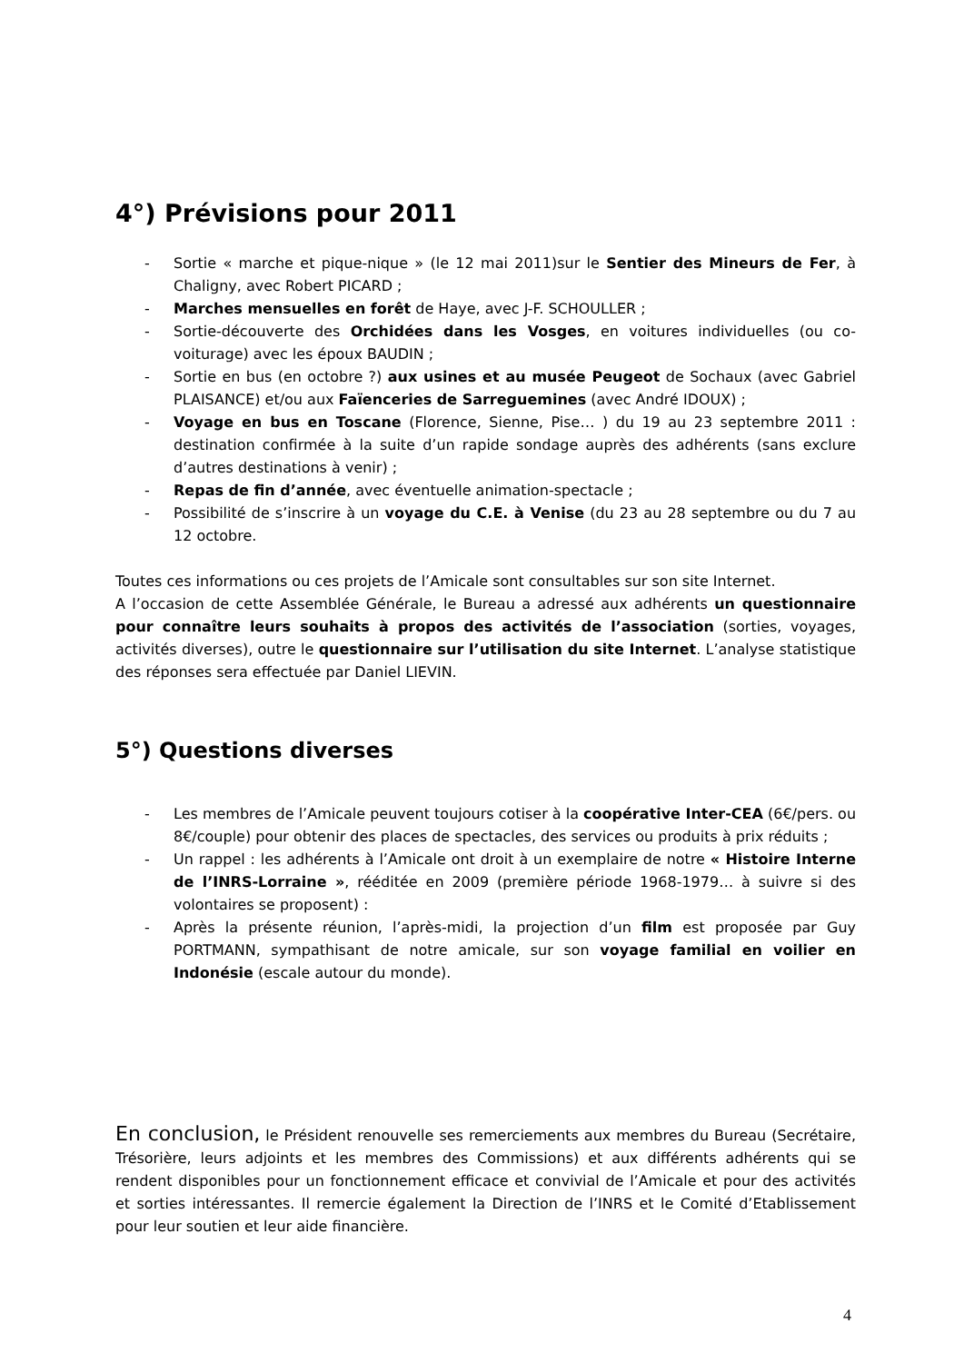4°) Prévisions pour 2011
- Sortie « marche et pique-nique » (le 12 mai 2011)sur le Sentier des Mineurs de Fer, à Chaligny, avec Robert PICARD ;
- Marches mensuelles en forêt de Haye, avec J-F. SCHOULLER ;
- Sortie-découverte des Orchidées dans les Vosges, en voitures individuelles (ou co-voiturage) avec les époux BAUDIN ;
- Sortie en bus (en octobre ?) aux usines et au musée Peugeot de Sochaux (avec Gabriel PLAISANCE) et/ou aux Faïenceries de Sarreguemines (avec André IDOUX) ;
- Voyage en bus en Toscane (Florence, Sienne, Pise… ) du 19 au 23 septembre 2011 : destination confirmée à la suite d’un rapide sondage auprès des adhérents (sans exclure d’autres destinations à venir) ;
- Repas de fin d’année, avec éventuelle animation-spectacle ;
- Possibilité de s’inscrire à un voyage du C.E. à Venise (du 23 au 28 septembre ou du 7 au 12 octobre.
Toutes ces informations ou ces projets de l’Amicale sont consultables sur son site Internet.
A l’occasion de cette Assemblée Générale, le Bureau a adressé aux adhérents un questionnaire pour connaître leurs souhaits à propos des activités de l’association (sorties, voyages, activités diverses), outre le questionnaire sur l’utilisation du site Internet. L’analyse statistique des réponses sera effectuée par Daniel LIEVIN.
5°) Questions diverses
- Les membres de l’Amicale peuvent toujours cotiser à la coopérative Inter-CEA (6€/pers. ou 8€/couple) pour obtenir des places de spectacles, des services ou produits à prix réduits ;
- Un rappel : les adhérents à l’Amicale ont droit à un exemplaire de notre « Histoire Interne de l’INRS-Lorraine », rééditée en 2009 (première période 1968-1979… à suivre si des volontaires se proposent) :
- Après la présente réunion, l’après-midi, la projection d’un film est proposée par Guy PORTMANN, sympathisant de notre amicale, sur son voyage familial en voilier en Indonésie (escale autour du monde).
En conclusion, le Président renouvelle ses remerciements aux membres du Bureau (Secrétaire, Trésorière, leurs adjoints et les membres des Commissions) et aux différents adhérents qui se rendent disponibles pour un fonctionnement efficace et convivial de l’Amicale et pour des activités et sorties intéressantes. Il remercie également la Direction de l’INRS et le Comité d’Etablissement pour leur soutien et leur aide financière.
4